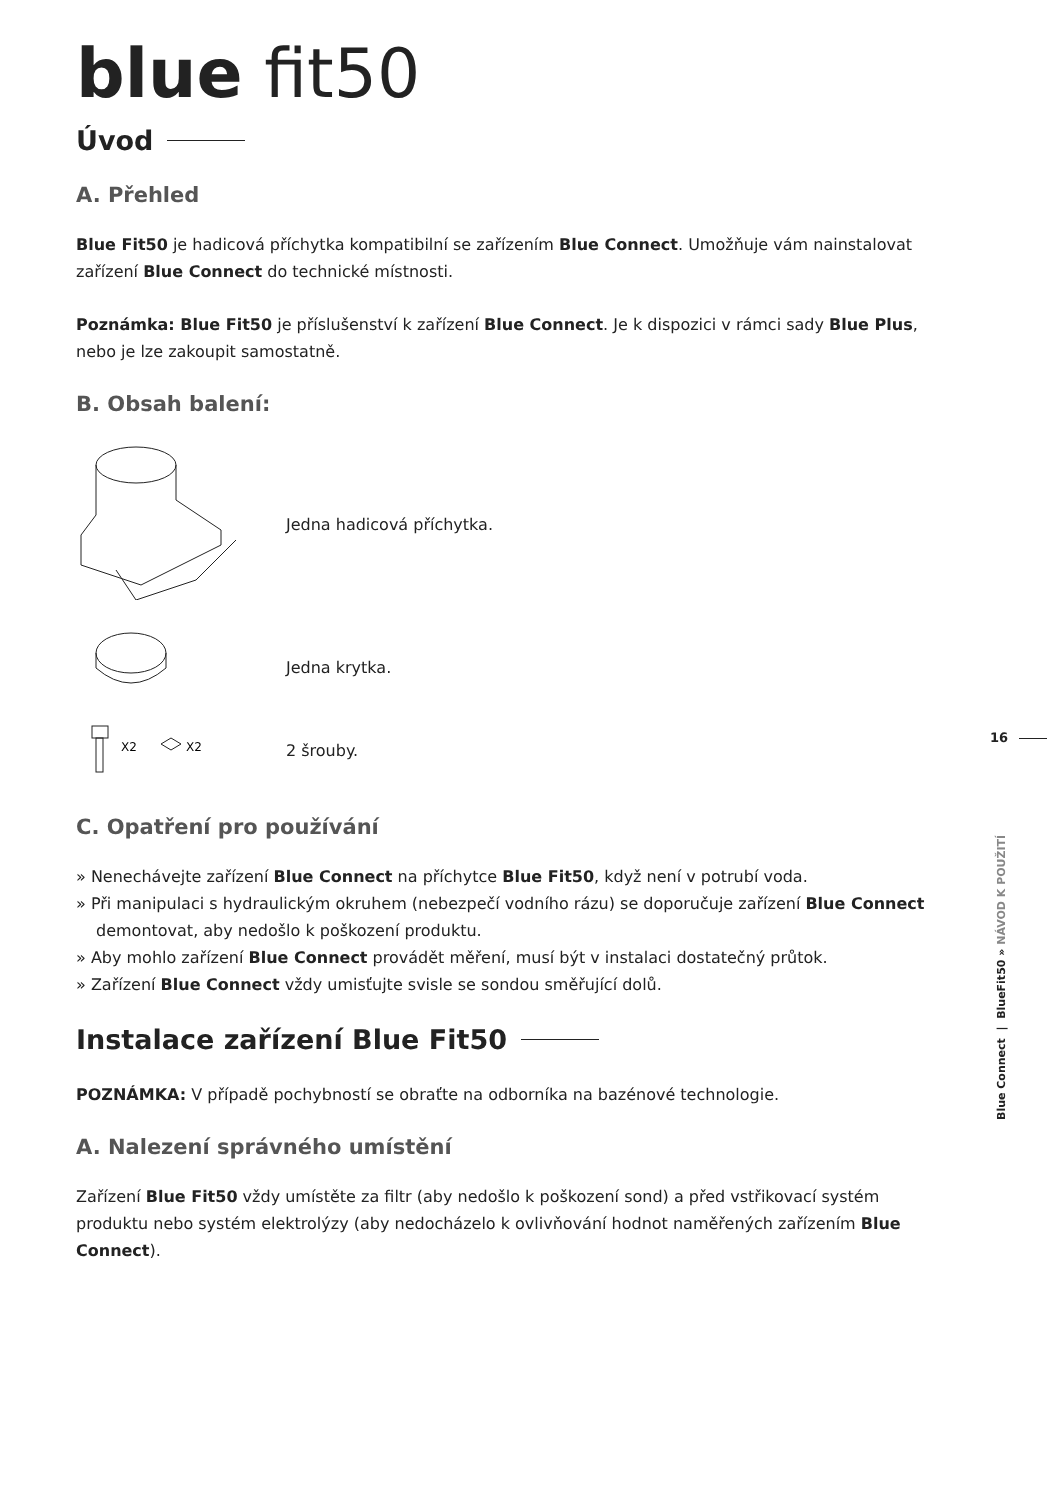blue fit50
Úvod
A. Přehled
Blue Fit50 je hadicová příchytka kompatibilní se zařízením Blue Connect. Umožňuje vám nainstalovat zařízení Blue Connect do technické místnosti.
Poznámka: Blue Fit50 je příslušenství k zařízení Blue Connect. Je k dispozici v rámci sady Blue Plus, nebo je lze zakoupit samostatně.
B. Obsah balení:
Jedna hadicová příchytka.
Jedna krytka.
X2
X2
2 šrouby.
C. Opatření pro používání
» Nenechávejte zařízení Blue Connect na příchytce Blue Fit50, když není v potrubí voda.
» Při manipulaci s hydraulickým okruhem (nebezpečí vodního rázu) se doporučuje zařízení Blue Connect demontovat, aby nedošlo k poškození produktu.
» Aby mohlo zařízení Blue Connect provádět měření, musí být v instalaci dostatečný průtok.
» Zařízení Blue Connect vždy umisťujte svisle se sondou směřující dolů.
Instalace zařízení Blue Fit50
POZNÁMKA: V případě pochybností se obraťte na odborníka na bazénové technologie.
A. Nalezení správného umístění
Zařízení Blue Fit50 vždy umístěte za filtr (aby nedošlo k poškození sond) a před vstřikovací systém produktu nebo systém elektrolýzy (aby nedocházelo k ovlivňování hodnot naměřených zařízením Blue Connect).
16
Blue Connect | BlueFit50 » NÁVOD K POUŽITÍ